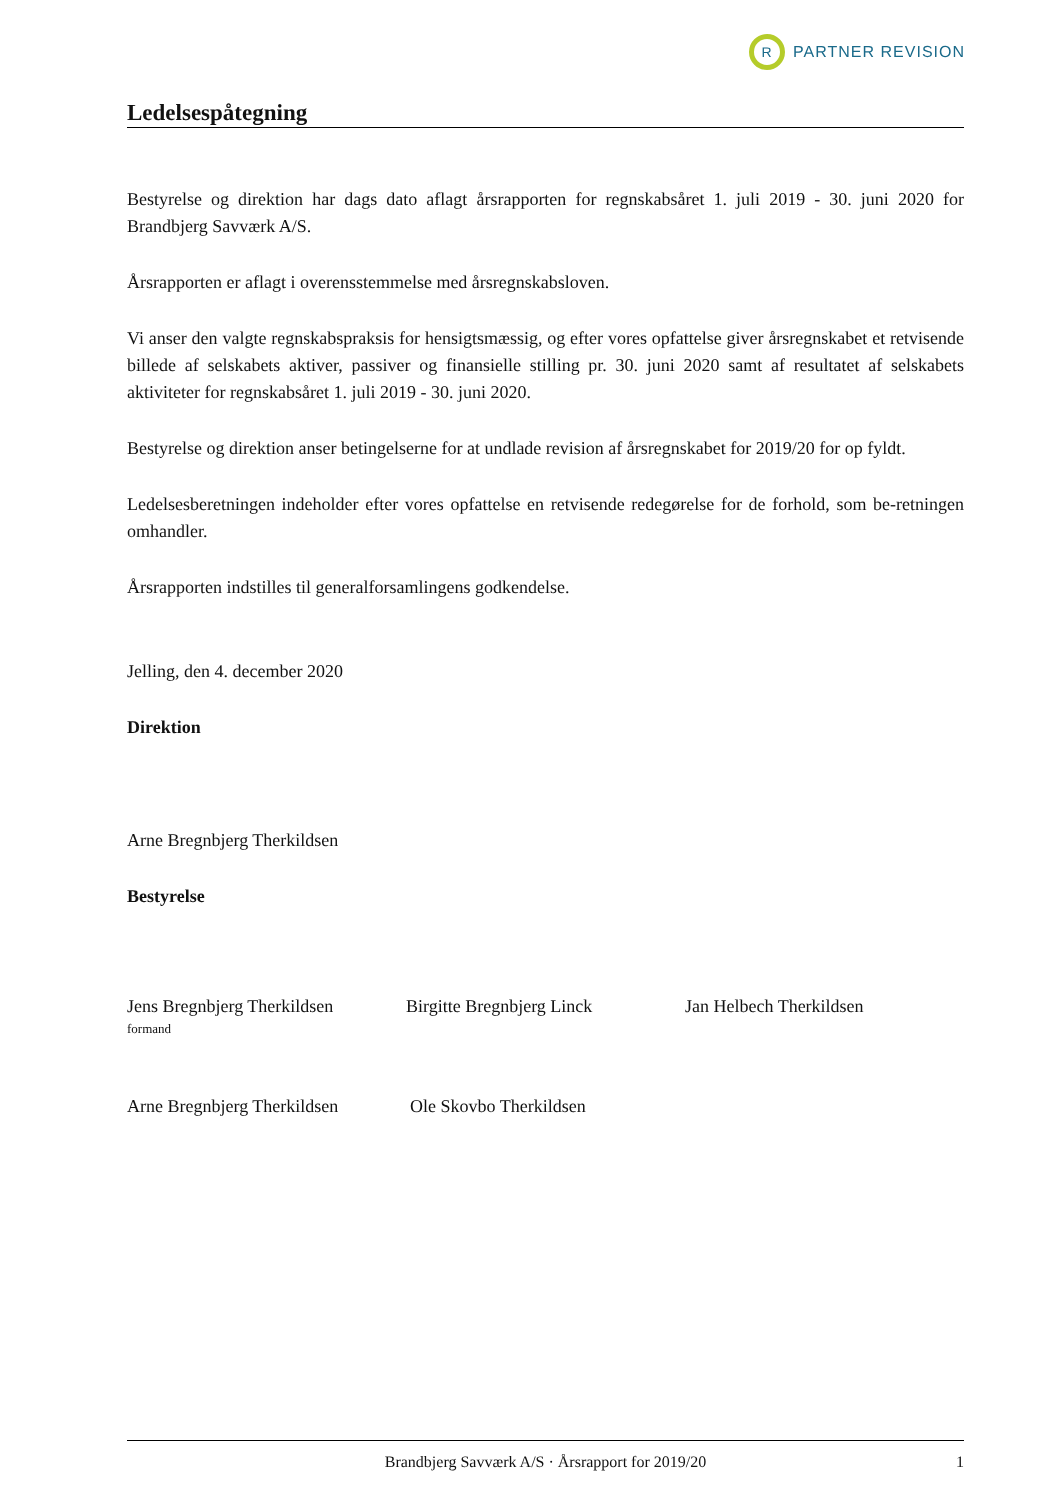R
PARTNER REVISION
Ledelsespåtegning
Bestyrelse og direktion har dags dato aflagt årsrapporten for regnskabsåret 1. juli 2019 - 30. juni 2020 for Brandbjerg Savværk A/S.
Årsrapporten er aflagt i overensstemmelse med årsregnskabsloven.
Vi anser den valgte regnskabspraksis for hensigtsmæssig, og efter vores opfattelse giver årsregnskabet et retvisende billede af selskabets aktiver, passiver og finansielle stilling pr. 30. juni 2020 samt af resultatet af selskabets aktiviteter for regnskabsåret 1. juli 2019 - 30. juni 2020.
Bestyrelse og direktion anser betingelserne for at undlade revision af årsregnskabet for 2019/20 for op fyldt.
Ledelsesberetningen indeholder efter vores opfattelse en retvisende redegørelse for de forhold, som be-retningen omhandler.
Årsrapporten indstilles til generalforsamlingens godkendelse.
Jelling, den 4. december 2020
Direktion
Arne Bregnbjerg Therkildsen
Bestyrelse
Jens Bregnbjerg Therkildsen
formand
Birgitte Bregnbjerg Linck Jan Helbech Therkildsen
Arne Bregnbjerg Therkildsen
Ole Skovbo Therkildsen
Brandbjerg Savværk A/S · Årsrapport for 2019/20 1